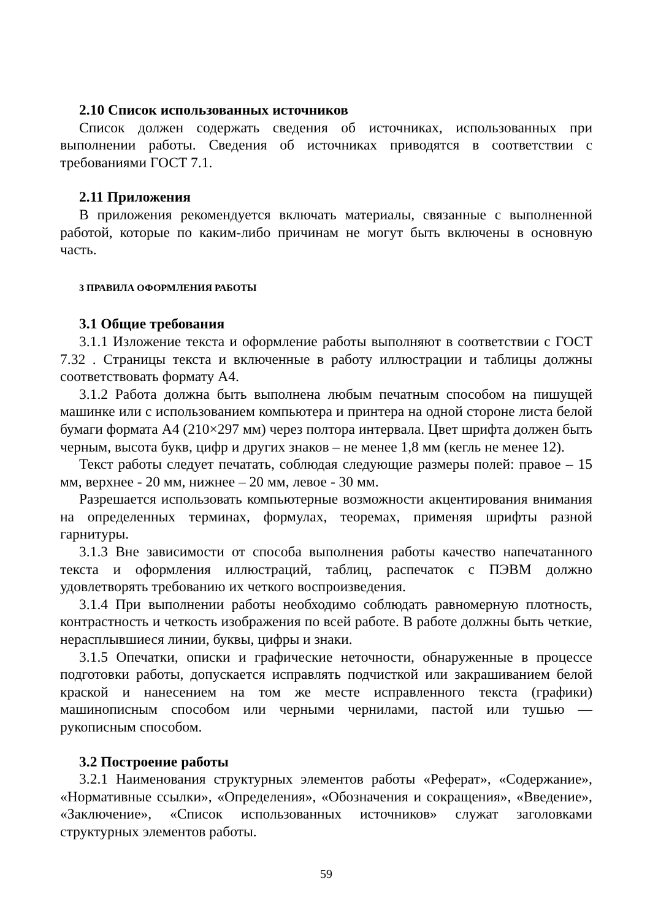2.10 Список использованных источников
Список должен содержать сведения об источниках, использованных при выполнении работы. Сведения об источниках приводятся в соответствии с требованиями ГОСТ 7.1.
2.11 Приложения
В приложения рекомендуется включать материалы, связанные с выполненной работой, которые по каким-либо причинам не могут быть включены в основную часть.
3 ПРАВИЛА ОФОРМЛЕНИЯ РАБОТЫ
3.1 Общие требования
3.1.1 Изложение текста и оформление работы выполняют в соответствии с ГОСТ 7.32 . Страницы текста и включенные в работу иллюстрации и таблицы должны соответствовать формату А4.
3.1.2 Работа должна быть выполнена любым печатным способом на пишущей машинке или с использованием компьютера и принтера на одной стороне листа белой бумаги формата А4 (210×297 мм) через полтора интервала. Цвет шрифта должен быть черным, высота букв, цифр и других знаков – не менее 1,8 мм (кегль не менее 12).
Текст работы следует печатать, соблюдая следующие размеры полей: правое – 15 мм, верхнее - 20 мм, нижнее – 20 мм, левое - 30 мм.
Разрешается использовать компьютерные возможности акцентирования внимания на определенных терминах, формулах, теоремах, применяя шрифты разной гарнитуры.
3.1.3 Вне зависимости от способа выполнения работы качество напечатанного текста и оформления иллюстраций, таблиц, распечаток с ПЭВМ должно удовлетворять требованию их четкого воспроизведения.
3.1.4 При выполнении работы необходимо соблюдать равномерную плотность, контрастность и четкость изображения по всей работе. В работе должны быть четкие, нерасплывшиеся линии, буквы, цифры и знаки.
3.1.5 Опечатки, описки и графические неточности, обнаруженные в процессе подготовки работы, допускается исправлять подчисткой или закрашиванием белой краской и нанесением на том же месте исправленного текста (графики) машинописным способом или черными чернилами, пастой или тушью — рукописным способом.
3.2 Построение работы
3.2.1 Наименования структурных элементов работы «Реферат», «Содержание», «Нормативные ссылки», «Определения», «Обозначения и сокращения», «Введение», «Заключение», «Список использованных источников» служат заголовками структурных элементов работы.
59